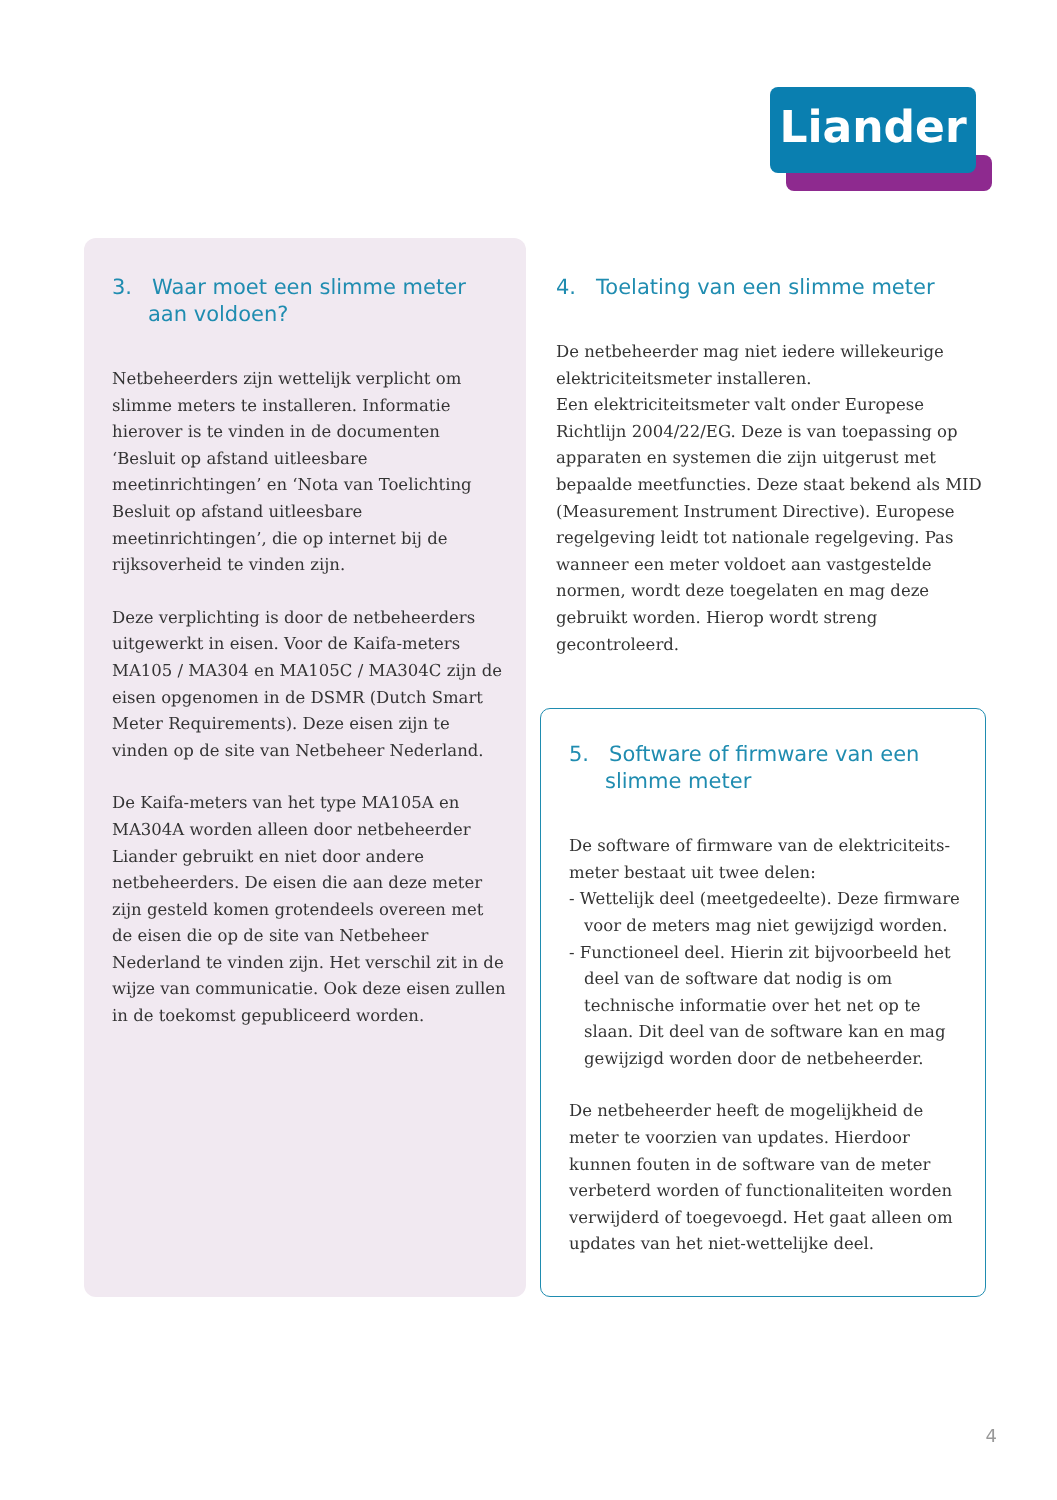Liander
3. Waar moet een slimme meter aan voldoen?
Netbeheerders zijn wettelijk verplicht om slimme meters te installeren. Informatie hierover is te vinden in de documenten ‘Besluit op afstand uitleesbare meetinrichtingen’ en ‘Nota van Toelichting Besluit op afstand uitleesbare meetinrichtingen’, die op internet bij de rijksoverheid te vinden zijn.
Deze verplichting is door de netbeheerders uitgewerkt in eisen. Voor de Kaifa-meters MA105 / MA304 en MA105C / MA304C zijn de eisen opgenomen in de DSMR (Dutch Smart Meter Requirements). Deze eisen zijn te vinden op de site van Netbeheer Nederland.
De Kaifa-meters van het type MA105A en MA304A worden alleen door netbeheerder Liander gebruikt en niet door andere netbeheerders. De eisen die aan deze meter zijn gesteld komen grotendeels overeen met de eisen die op de site van Netbeheer Nederland te vinden zijn. Het verschil zit in de wijze van communicatie. Ook deze eisen zullen in de toekomst gepubliceerd worden.
4. Toelating van een slimme meter
De netbeheerder mag niet iedere willekeurige elektriciteitsmeter installeren.
Een elektriciteitsmeter valt onder Europese Richtlijn 2004/22/EG. Deze is van toepassing op apparaten en systemen die zijn uitgerust met bepaalde meetfuncties. Deze staat bekend als MID (Measurement Instrument Directive). Europese regelgeving leidt tot nationale regelgeving. Pas wanneer een meter voldoet aan vastgestelde normen, wordt deze toegelaten en mag deze gebruikt worden. Hierop wordt streng gecontroleerd.
5. Software of firmware van een slimme meter
De software of firmware van de elektriciteits-meter bestaat uit twee delen:
- Wettelijk deel (meetgedeelte). Deze firmware voor de meters mag niet gewijzigd worden.
- Functioneel deel. Hierin zit bijvoorbeeld het deel van de software dat nodig is om technische informatie over het net op te slaan. Dit deel van de software kan en mag gewijzigd worden door de netbeheerder.
De netbeheerder heeft de mogelijkheid de meter te voorzien van updates. Hierdoor kunnen fouten in de software van de meter verbeterd worden of functionaliteiten worden verwijderd of toegevoegd. Het gaat alleen om updates van het niet-wettelijke deel.
4